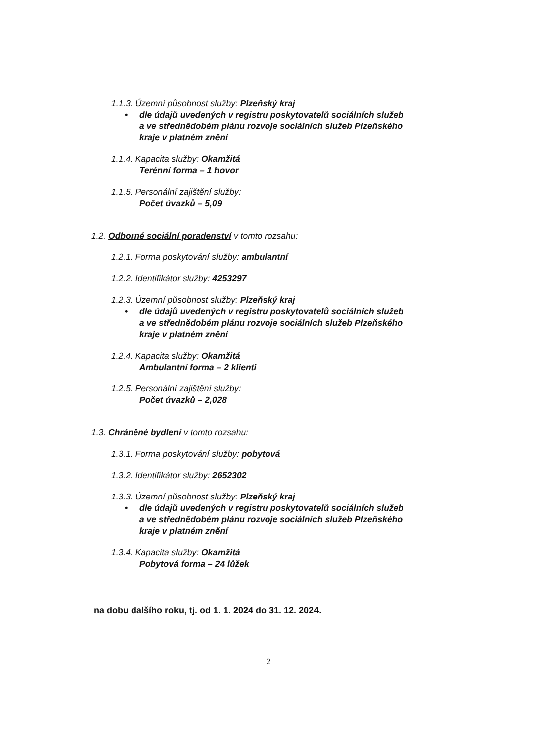1.1.3. Územní působnost služby: Plzeňský kraj
• dle údajů uvedených v registru poskytovatelů sociálních služeb
a ve střednědobém plánu rozvoje sociálních služeb Plzeňského
kraje v platném znění
1.1.4. Kapacita služby: Okamžitá
Terénní forma – 1 hovor
1.1.5. Personální zajištění služby:
Počet úvazků – 5,09
1.2. Odborné sociální poradenství v tomto rozsahu:
1.2.1. Forma poskytování služby: ambulantní
1.2.2. Identifikátor služby: 4253297
1.2.3. Územní působnost služby: Plzeňský kraj
• dle údajů uvedených v registru poskytovatelů sociálních služeb
a ve střednědobém plánu rozvoje sociálních služeb Plzeňského
kraje v platném znění
1.2.4. Kapacita služby: Okamžitá
Ambulantní forma – 2 klienti
1.2.5. Personální zajištění služby:
Počet úvazků – 2,028
1.3. Chráněné bydlení v tomto rozsahu:
1.3.1. Forma poskytování služby: pobytová
1.3.2. Identifikátor služby: 2652302
1.3.3. Územní působnost služby: Plzeňský kraj
• dle údajů uvedených v registru poskytovatelů sociálních služeb
a ve střednědobém plánu rozvoje sociálních služeb Plzeňského
kraje v platném znění
1.3.4. Kapacita služby: Okamžitá
Pobytová forma – 24 lůžek
na dobu dalšího roku, tj. od 1. 1. 2024 do 31. 12. 2024.
2